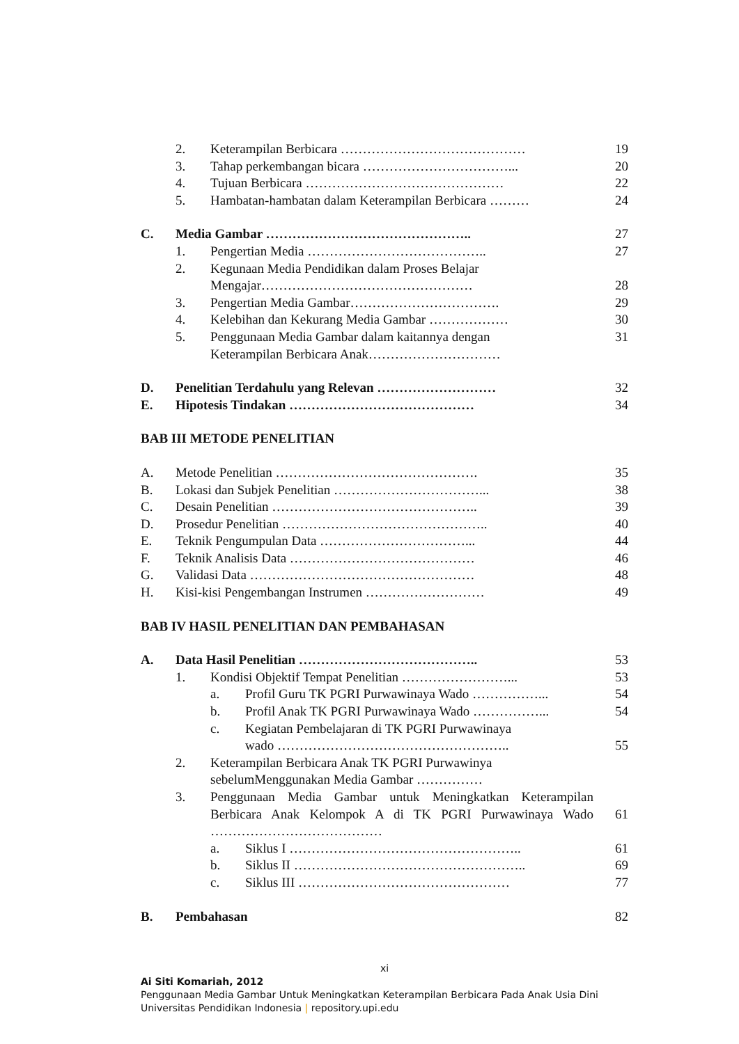2. Keterampilan Berbicara …………………………………… 19
3. Tahap perkembangan bicara ……………………………... 20
4. Tujuan Berbicara ……………………………………… 22
5. Hambatan-hambatan dalam Keterampilan Berbicara ……… 24
C. Media Gambar ……………………………………….. 27
1. Pengertian Media ………………………………….. 27
2. Kegunaan Media Pendidikan dalam Proses Belajar
Mengajar…………………………………………
28
3. Pengertian Media Gambar……………………………. 29
4. Kelebihan dan Kekurang Media Gambar ……………… 30
5. Penggunaan Media Gambar dalam kaitannya dengan
Keterampilan Berbicara Anak………………………… 31
D. Penelitian Terdahulu yang Relevan ……………………… 32
E. Hipotesis Tindakan …………………………………… 34
BAB III METODE PENELITIAN
A. Metode Penelitian ………………………………………. 35
B. Lokasi dan Subjek Penelitian ……………………………... 38
C. Desain Penelitian ……………………………………….. 39
D. Prosedur Penelitian ……………………………………….. 40
E. Teknik Pengumpulan Data ……………………………... 44
F. Teknik Analisis Data …………………………………… 46
G. Validasi Data …………………………………………… 48
H. Kisi-kisi Pengembangan Instrumen ……………………… 49
BAB IV HASIL PENELITIAN DAN PEMBAHASAN
A. Data Hasil Penelitian ………………………………….. 53
1. Kondisi Objektif Tempat Penelitian ……………………... 53
a. Profil Guru TK PGRI Purwawinaya Wado ……………... 54
b. Profil Anak TK PGRI Purwawinaya Wado ……………... 54
c. Kegiatan Pembelajaran di TK PGRI Purwawinaya
wado ……………………………………………..
55
2. Keterampilan Berbicara Anak TK PGRI Purwawinya
sebelumMenggunakan Media Gambar ……………
3. Penggunaan Media Gambar untuk Meningkatkan Keterampilan Berbicara Anak Kelompok A di TK PGRI Purwawinaya Wado …………………………………
61
a. Siklus I …………………………………………….. 61
b. Siklus II …………………………………………….. 69
c. Siklus III ………………………………………… 77
B. Pembahasan 82
xi
Ai Siti Komariah, 2012
Penggunaan Media Gambar Untuk Meningkatkan Keterampilan Berbicara Pada Anak Usia Dini
Universitas Pendidikan Indonesia | repository.upi.edu